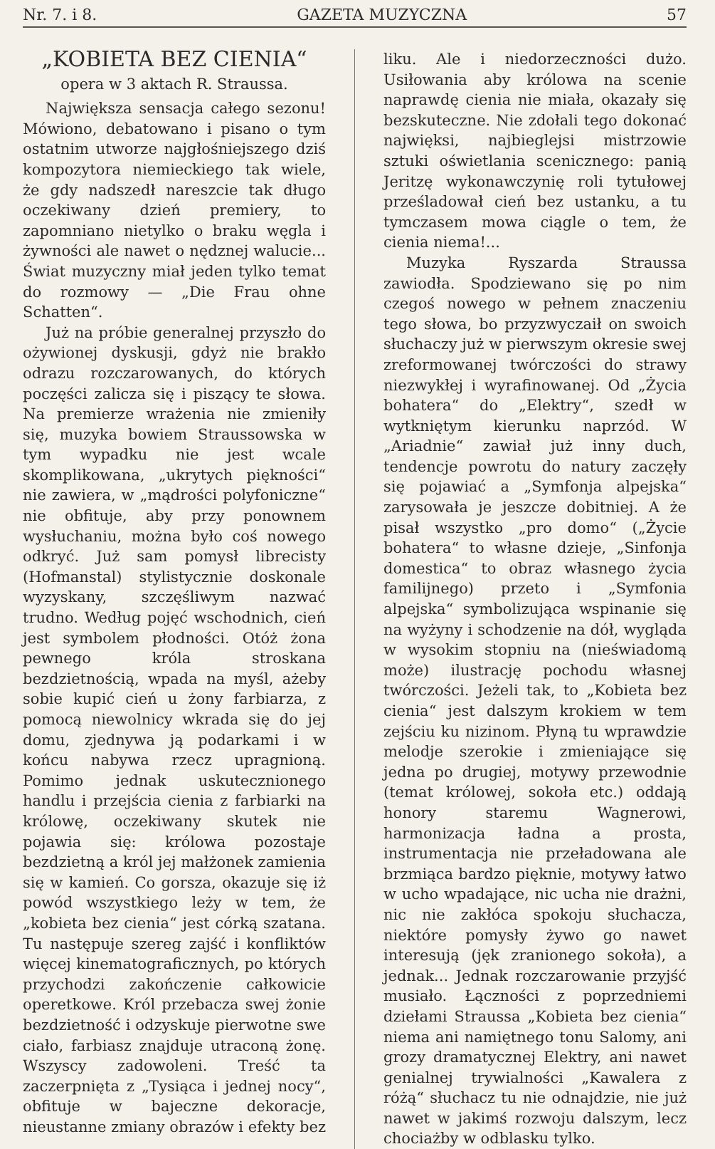Nr. 7. i 8. GAZETA MUZYCZNA 57
„KOBIETA BEZ CIENIA“
opera w 3 aktach R. Straussa.
Największa sensacja całego sezonu! Mówiono, debatowano i pisano o tym ostatnim utworze najgłośniejszego dziś kompozytora niemieckiego tak wiele, że gdy nadszedł nareszcie tak długo oczekiwany dzień premiery, to zapomniano nietylko o braku węgla i żywności ale nawet o nędznej walucie... Świat muzyczny miał jeden tylko temat do rozmowy — „Die Frau ohne Schatten“.
Już na próbie generalnej przyszło do ożywionej dyskusji, gdyż nie brakło odrazu rozczarowanych, do których poczęści zalicza się i piszący te słowa. Na premierze wrażenia nie zmieniły się, muzyka bowiem Straussowska w tym wypadku nie jest wcale skomplikowana, „ukrytych piękności“ nie zawiera, w „mądrości polyfoniczne“ nie obfituje, aby przy ponownem wysłuchaniu, można było coś nowego odkryć. Już sam pomysł librecisty (Hofmanstal) stylistycznie doskonale wyzyskany, szczęśliwym nazwać trudno. Według pojęć wschodnich, cień jest symbolem płodności. Otóż żona pewnego króla stroskana bezdzietnością, wpada na myśl, ażeby sobie kupić cień u żony farbiarza, z pomocą niewolnicy wkrada się do jej domu, zjednywa ją podarkami i w końcu nabywa rzecz upragnioną. Pomimo jednak uskutecznionego handlu i przejścia cienia z farbiarki na królowę, oczekiwany skutek nie pojawia się: królowa pozostaje bezdzietną a król jej małżonek zamienia się w kamień. Co gorsza, okazuje się iż powód wszystkiego leży w tem, że „kobieta bez cienia“ jest córką szatana. Tu następuje szereg zajść i konfliktów więcej kinematograficznych, po których przychodzi zakończenie całkowicie operetkowe. Król przebacza swej żonie bezdzietność i odzyskuje pierwotne swe ciało, farbiasz znajduje utraconą żonę. Wszyscy zadowoleni. Treść ta zaczerpnięta z „Tysiąca i jednej nocy“, obfituje w bajeczne dekoracje, nieustanne zmiany obrazów i efekty bez
liku. Ale i niedorzeczności dużo. Usiłowania aby królowa na scenie naprawdę cienia nie miała, okazały się bezskuteczne. Nie zdołali tego dokonać najwięksi, najbieglejsi mistrzowie sztuki oświetlania scenicznego: panią Jeritzę wykonawczynię roli tytułowej prześladował cień bez ustanku, a tu tymczasem mowa ciągle o tem, że cienia niema!...
Muzyka Ryszarda Straussa zawiodła. Spodziewano się po nim czegoś nowego w pełnem znaczeniu tego słowa, bo przyzwyczaił on swoich słuchaczy już w pierwszym okresie swej zreformowanej twórczości do strawy niezwykłej i wyrafinowanej. Od „Życia bohatera“ do „Elektry“, szedł w wytkniętym kierunku naprzód. W „Ariadnie“ zawiał już inny duch, tendencje powrotu do natury zaczęły się pojawiać a „Symfonja alpejska“ zarysowała je jeszcze dobitniej. A że pisał wszystko „pro domo“ („Życie bohatera“ to własne dzieje, „Sinfonja domestica“ to obraz własnego życia familijnego) przeto i „Symfonia alpejska“ symbolizująca wspinanie się na wyżyny i schodzenie na dół, wygląda w wysokim stopniu na (nieświadomą może) ilustrację pochodu własnej twórczości. Jeżeli tak, to „Kobieta bez cienia“ jest dalszym krokiem w tem zejściu ku nizinom. Płyną tu wprawdzie melodje szerokie i zmieniające się jedna po drugiej, motywy przewodnie (temat królowej, sokoła etc.) oddają honory staremu Wagnerowi, harmonizacja ładna a prosta, instrumentacja nie przeładowana ale brzmiąca bardzo pięknie, motywy łatwo w ucho wpadające, nic ucha nie drażni, nic nie zakłóca spokoju słuchacza, niektóre pomysły żywo go nawet interesują (jęk zranionego sokoła), a jednak... Jednak rozczarowanie przyjść musiało. Łączności z poprzedniemi dziełami Straussa „Kobieta bez cienia“ niema ani namiętnego tonu Salomy, ani grozy dramatycznej Elektry, ani nawet genialnej trywialności „Kawalera z różą“ słuchacz tu nie odnajdzie, nie już nawet w jakimś rozwoju dalszym, lecz chociażby w odblasku tylko.